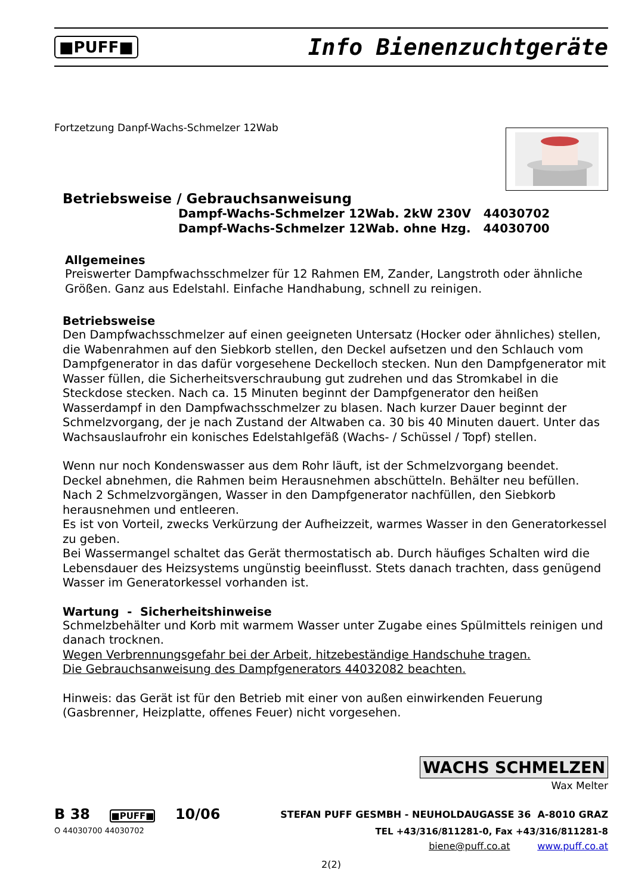■PUFF■ Info Bienenzuchtgeräte
Fortzetzung Danpf-Wachs-Schmelzer 12Wab
Betriebsweise / Gebrauchsanweisung
Dampf-Wachs-Schmelzer 12Wab. 2kW 230V 44030702
Dampf-Wachs-Schmelzer 12Wab. ohne Hzg. 44030700
Allgemeines
Preiswerter Dampfwachsschmelzer für 12 Rahmen EM, Zander, Langstroth oder ähnliche Größen. Ganz aus Edelstahl. Einfache Handhabung, schnell zu reinigen.
Betriebsweise
Den Dampfwachsschmelzer auf einen geeigneten Untersatz (Hocker oder ähnliches) stellen, die Wabenrahmen auf den Siebkorb stellen, den Deckel aufsetzen und den Schlauch vom Dampfgenerator in das dafür vorgesehene Deckelloch stecken. Nun den Dampfgenerator mit Wasser füllen, die Sicherheitsverschraubung gut zudrehen und das Stromkabel in die Steckdose stecken. Nach ca. 15 Minuten beginnt der Dampfgenerator den heißen Wasserdampf in den Dampfwachsschmelzer zu blasen. Nach kurzer Dauer beginnt der Schmelzvorgang, der je nach Zustand der Altwaben ca. 30 bis 40 Minuten dauert. Unter das Wachsauslaufrohr ein konisches Edelstahlgefäß (Wachs- / Schüssel / Topf) stellen.
Wenn nur noch Kondenswasser aus dem Rohr läuft, ist der Schmelzvorgang beendet.
Deckel abnehmen, die Rahmen beim Herausnehmen abschütteln. Behälter neu befüllen.
Nach 2 Schmelzvorgängen, Wasser in den Dampfgenerator nachfüllen, den Siebkorb herausnehmen und entleeren.
Es ist von Vorteil, zwecks Verkürzung der Aufheizzeit, warmes Wasser in den Generatorkessel zu geben.
Bei Wassermangel schaltet das Gerät thermostatisch ab. Durch häufiges Schalten wird die Lebensdauer des Heizsystems ungünstig beeinflusst. Stets danach trachten, dass genügend Wasser im Generatorkessel vorhanden ist.
Wartung - Sicherheitshinweise
Schmelzbehälter und Korb mit warmem Wasser unter Zugabe eines Spülmittels reinigen und danach trocknen.
Wegen Verbrennungsgefahr bei der Arbeit, hitzebeständige Handschuhe tragen.
Die Gebrauchsanweisung des Dampfgenerators 44032082 beachten.
Hinweis: das Gerät ist für den Betrieb mit einer von außen einwirkenden Feuerung (Gasbrenner, Heizplatte, offenes Feuer) nicht vorgesehen.
WACHS SCHMELZEN
Wax Melter
B 38 ■PUFF■ 10/06 STEFAN PUFF GESMBH - NEUHOLDAUGASSE 36 A-8010 GRAZ
O 44030700 44030702 TEL +43/316/811281-0, Fax +43/316/811281-8
biene@puff.co.at www.puff.co.at
2(2)